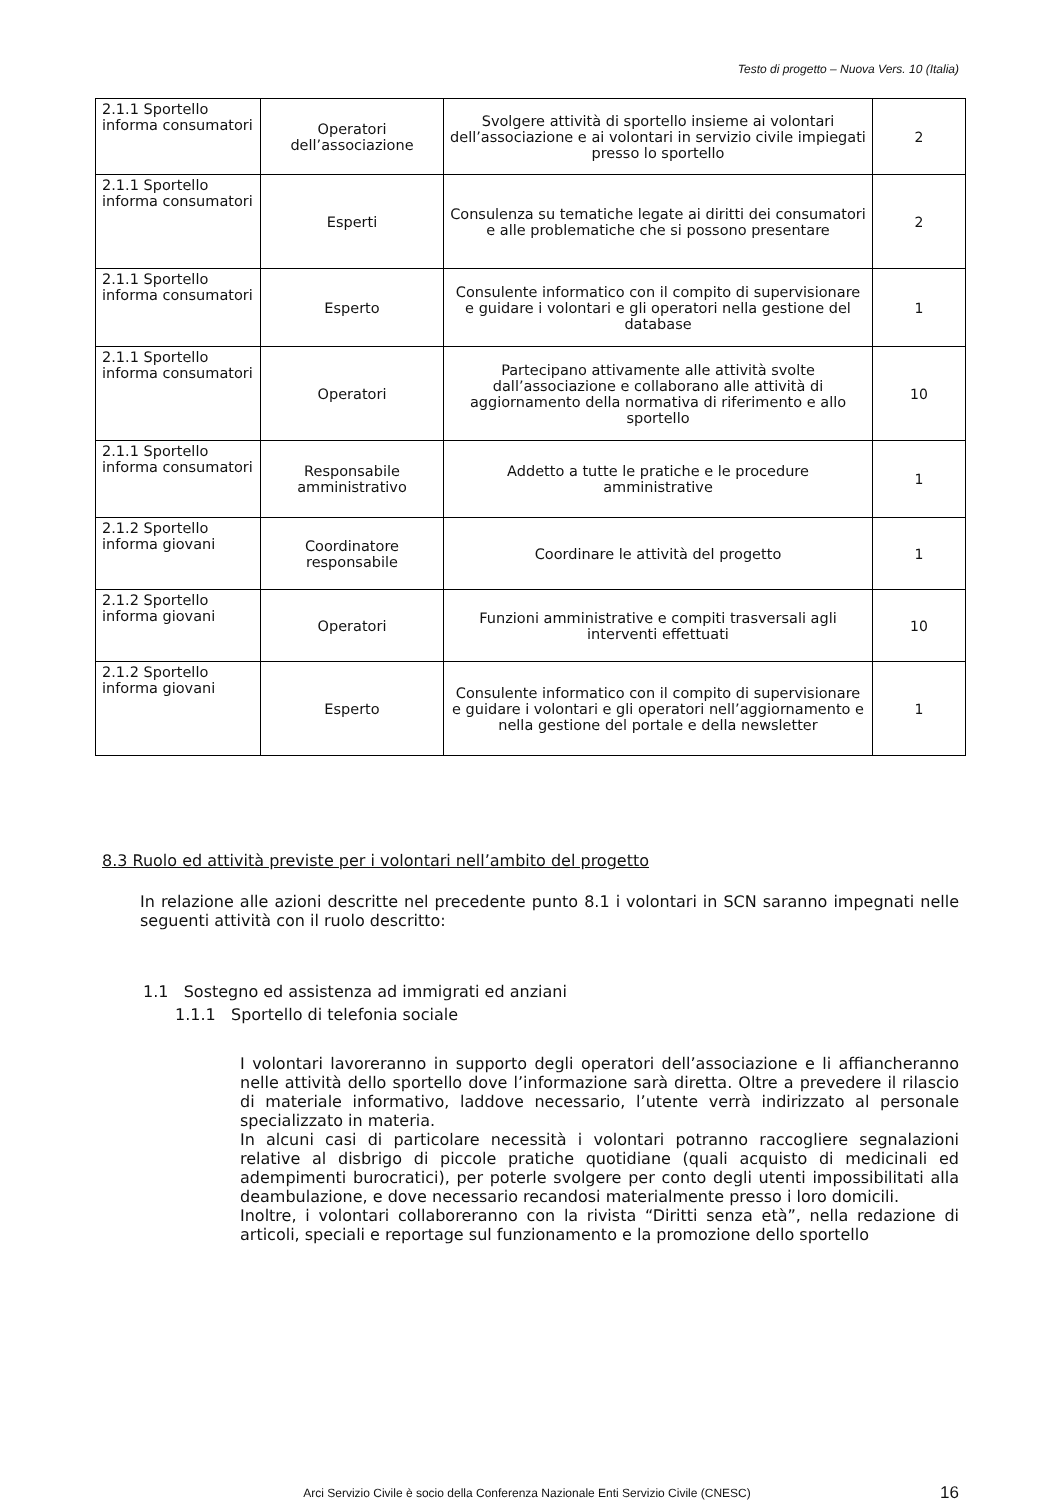Testo di progetto – Nuova Vers. 10 (Italia)
| 2.1.1 Sportello informa consumatori | Operatori dell’associazione | Svolgere attività di sportello insieme ai volontari dell’associazione e ai volontari in servizio civile impiegati presso lo sportello | 2 |
| 2.1.1 Sportello informa consumatori | Esperti | Consulenza su tematiche legate ai diritti dei consumatori e alle problematiche che si possono presentare | 2 |
| 2.1.1 Sportello informa consumatori | Esperto | Consulente informatico con il compito di supervisionare e guidare i volontari e gli operatori nella gestione del database | 1 |
| 2.1.1 Sportello informa consumatori | Operatori | Partecipano attivamente alle attività svolte dall’associazione e collaborano alle attività di aggiornamento della normativa di riferimento e allo sportello | 10 |
| 2.1.1 Sportello informa consumatori | Responsabile amministrativo | Addetto a tutte le pratiche e le procedure amministrative | 1 |
| 2.1.2 Sportello informa giovani | Coordinatore responsabile | Coordinare le attività del progetto | 1 |
| 2.1.2 Sportello informa giovani | Operatori | Funzioni amministrative e compiti trasversali agli interventi effettuati | 10 |
| 2.1.2 Sportello informa giovani | Esperto | Consulente informatico con il compito di supervisionare e guidare i volontari e gli operatori nell’aggiornamento e nella gestione del portale e della newsletter | 1 |
8.3 Ruolo ed attività previste per i volontari nell’ambito del progetto
In relazione alle azioni descritte nel precedente punto 8.1 i volontari in SCN saranno impegnati nelle seguenti attività con il ruolo descritto:
1.1 Sostegno ed assistenza ad immigrati ed anziani
1.1.1 Sportello di telefonia sociale
I volontari lavoreranno in supporto degli operatori dell’associazione e li affiancheranno nelle attività dello sportello dove l’informazione sarà diretta. Oltre a prevedere il rilascio di materiale informativo, laddove necessario, l’utente verrà indirizzato al personale specializzato in materia.
In alcuni casi di particolare necessità i volontari potranno raccogliere segnalazioni relative al disbrigo di piccole pratiche quotidiane (quali acquisto di medicinali ed adempimenti burocratici), per poterle svolgere per conto degli utenti impossibilitati alla deambulazione, e dove necessario recandosi materialmente presso i loro domicili.
Inoltre, i volontari collaboreranno con la rivista “Diritti senza età”, nella redazione di articoli, speciali e reportage sul funzionamento e la promozione dello sportello
Arci Servizio Civile è socio della Conferenza Nazionale Enti Servizio Civile (CNESC) 16